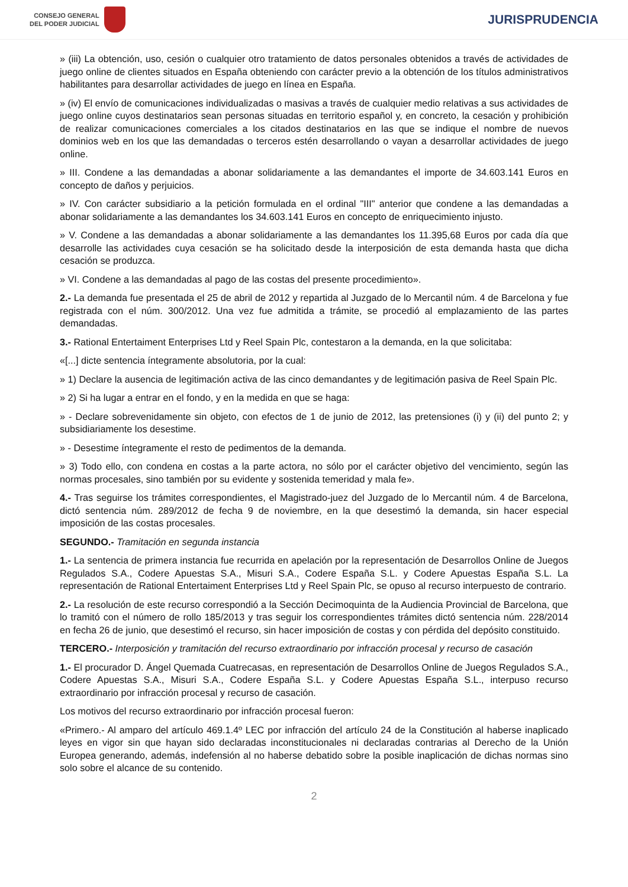CONSEJO GENERAL
DEL PODER JUDICIAL
JURISPRUDENCIA
» (iii) La obtención, uso, cesión o cualquier otro tratamiento de datos personales obtenidos a través de actividades de juego online de clientes situados en España obteniendo con carácter previo a la obtención de los títulos administrativos habilitantes para desarrollar actividades de juego en línea en España.
» (iv) El envío de comunicaciones individualizadas o masivas a través de cualquier medio relativas a sus actividades de juego online cuyos destinatarios sean personas situadas en territorio español y, en concreto, la cesación y prohibición de realizar comunicaciones comerciales a los citados destinatarios en las que se indique el nombre de nuevos dominios web en los que las demandadas o terceros estén desarrollando o vayan a desarrollar actividades de juego online.
» III. Condene a las demandadas a abonar solidariamente a las demandantes el importe de 34.603.141 Euros en concepto de daños y perjuicios.
» IV. Con carácter subsidiario a la petición formulada en el ordinal "III" anterior que condene a las demandadas a abonar solidariamente a las demandantes los 34.603.141 Euros en concepto de enriquecimiento injusto.
» V. Condene a las demandadas a abonar solidariamente a las demandantes los 11.395,68 Euros por cada día que desarrolle las actividades cuya cesación se ha solicitado desde la interposición de esta demanda hasta que dicha cesación se produzca.
» VI. Condene a las demandadas al pago de las costas del presente procedimiento».
2.- La demanda fue presentada el 25 de abril de 2012 y repartida al Juzgado de lo Mercantil núm. 4 de Barcelona y fue registrada con el núm. 300/2012. Una vez fue admitida a trámite, se procedió al emplazamiento de las partes demandadas.
3.- Rational Entertaiment Enterprises Ltd y Reel Spain Plc, contestaron a la demanda, en la que solicitaba:
«[...] dicte sentencia íntegramente absolutoria, por la cual:
» 1) Declare la ausencia de legitimación activa de las cinco demandantes y de legitimación pasiva de Reel Spain Plc.
» 2) Si ha lugar a entrar en el fondo, y en la medida en que se haga:
» - Declare sobrevenidamente sin objeto, con efectos de 1 de junio de 2012, las pretensiones (i) y (ii) del punto 2; y subsidiariamente los desestime.
» - Desestime íntegramente el resto de pedimentos de la demanda.
» 3) Todo ello, con condena en costas a la parte actora, no sólo por el carácter objetivo del vencimiento, según las normas procesales, sino también por su evidente y sostenida temeridad y mala fe».
4.- Tras seguirse los trámites correspondientes, el Magistrado-juez del Juzgado de lo Mercantil núm. 4 de Barcelona, dictó sentencia núm. 289/2012 de fecha 9 de noviembre, en la que desestimó la demanda, sin hacer especial imposición de las costas procesales.
SEGUNDO.- Tramitación en segunda instancia
1.- La sentencia de primera instancia fue recurrida en apelación por la representación de Desarrollos Online de Juegos Regulados S.A., Codere Apuestas S.A., Misuri S.A., Codere España S.L. y Codere Apuestas España S.L. La representación de Rational Entertaiment Enterprises Ltd y Reel Spain Plc, se opuso al recurso interpuesto de contrario.
2.- La resolución de este recurso correspondió a la Sección Decimoquinta de la Audiencia Provincial de Barcelona, que lo tramitó con el número de rollo 185/2013 y tras seguir los correspondientes trámites dictó sentencia núm. 228/2014 en fecha 26 de junio, que desestimó el recurso, sin hacer imposición de costas y con pérdida del depósito constituido.
TERCERO.- Interposición y tramitación del recurso extraordinario por infracción procesal y recurso de casación
1.- El procurador D. Ángel Quemada Cuatrecasas, en representación de Desarrollos Online de Juegos Regulados S.A., Codere Apuestas S.A., Misuri S.A., Codere España S.L. y Codere Apuestas España S.L., interpuso recurso extraordinario por infracción procesal y recurso de casación.
Los motivos del recurso extraordinario por infracción procesal fueron:
«Primero.- Al amparo del artículo 469.1.4º LEC por infracción del artículo 24 de la Constitución al haberse inaplicado leyes en vigor sin que hayan sido declaradas inconstitucionales ni declaradas contrarias al Derecho de la Unión Europea generando, además, indefensión al no haberse debatido sobre la posible inaplicación de dichas normas sino solo sobre el alcance de su contenido.
2